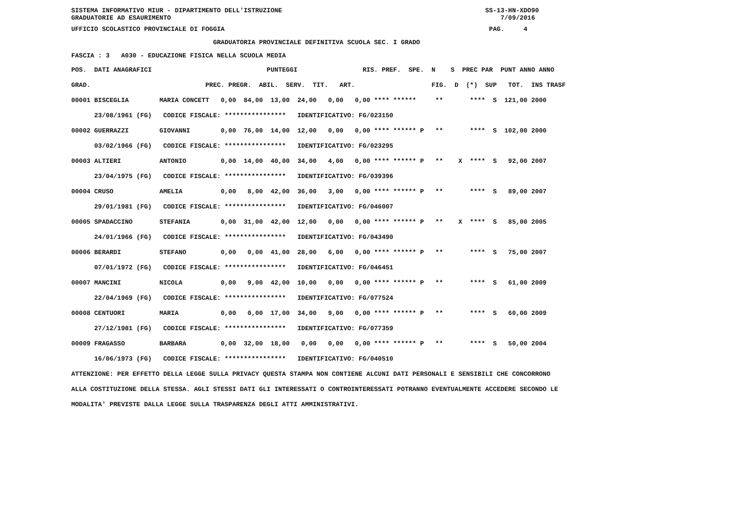SISTEMA INFORMATIVO MIUR - DIPARTIMENTO DELL'ISTRUZIONE SS-13-HN-XDO90 GRADUATORIE AD ESAURIMENTO 7/09/2016
UFFICIO SCOLASTICO PROVINCIALE DI FOGGIA PAG. 4
GRADUATORIA PROVINCIALE DEFINITIVA SCUOLA SEC. I GRADO
FASCIA : 3 A030 - EDUCAZIONE FISICA NELLA SCUOLA MEDIA
| POS. DATI ANAGRAFICI PUNTEGGI RIS. PREF. SPE. N S PREC PAR PUNT ANNO ANNO |
| --- |
| GRAD. PREC. PREGR. ABIL. SERV. TIT. ART. FIG. D (*) SUP TOT. INS TRASF |
| 00001 BISCEGLIA MARIA CONCETT 0,00 84,00 13,00 24,00 0,00 0,00 **** ****** ** **** S 121,00 2000 |
| 23/08/1961 (FG) CODICE FISCALE: **************** IDENTIFICATIVO: FG/023150 |
| 00002 GUERRAZZI GIOVANNI 0,00 76,00 14,00 12,00 0,00 0,00 **** ****** P ** **** S 102,00 2000 |
| 03/02/1966 (FG) CODICE FISCALE: **************** IDENTIFICATIVO: FG/023295 |
| 00003 ALTIERI ANTONIO 0,00 14,00 40,00 34,00 4,00 0,00 **** ****** P ** X **** S 92,00 2007 |
| 23/04/1975 (FG) CODICE FISCALE: **************** IDENTIFICATIVO: FG/039396 |
| 00004 CRUSO AMELIA 0,00 8,00 42,00 36,00 3,00 0,00 **** ****** P ** **** S 89,00 2007 |
| 29/01/1981 (FG) CODICE FISCALE: **************** IDENTIFICATIVO: FG/046007 |
| 00005 SPADACCINO STEFANIA 0,00 31,00 42,00 12,00 0,00 0,00 **** ****** P ** X **** S 85,00 2005 |
| 24/01/1966 (FG) CODICE FISCALE: **************** IDENTIFICATIVO: FG/043490 |
| 00006 BERARDI STEFANO 0,00 0,00 41,00 28,00 6,00 0,00 **** ****** P ** **** S 75,00 2007 |
| 07/01/1972 (FG) CODICE FISCALE: **************** IDENTIFICATIVO: FG/046451 |
| 00007 MANCINI NICOLA 0,00 9,00 42,00 10,00 0,00 0,00 **** ****** P ** **** S 61,00 2009 |
| 22/04/1969 (FG) CODICE FISCALE: **************** IDENTIFICATIVO: FG/077524 |
| 00008 CENTUORI MARIA 0,00 0,00 17,00 34,00 9,00 0,00 **** ****** P ** **** S 60,00 2009 |
| 27/12/1981 (FG) CODICE FISCALE: **************** IDENTIFICATIVO: FG/077359 |
| 00009 FRAGASSO BARBARA 0,00 32,00 18,00 0,00 0,00 0,00 **** ****** P ** **** S 50,00 2004 |
| 16/06/1973 (FG) CODICE FISCALE: **************** IDENTIFICATIVO: FG/040510 |
ATTENZIONE: PER EFFETTO DELLA LEGGE SULLA PRIVACY QUESTA STAMPA NON CONTIENE ALCUNI DATI PERSONALI E SENSIBILI CHE CONCORRONO ALLA COSTITUZIONE DELLA STESSA. AGLI STESSI DATI GLI INTERESSATI O CONTROINTERESSATI POTRANNO EVENTUALMENTE ACCEDERE SECONDO LE MODALITA' PREVISTE DALLA LEGGE SULLA TRASPARENZA DEGLI ATTI AMMINISTRATIVI.